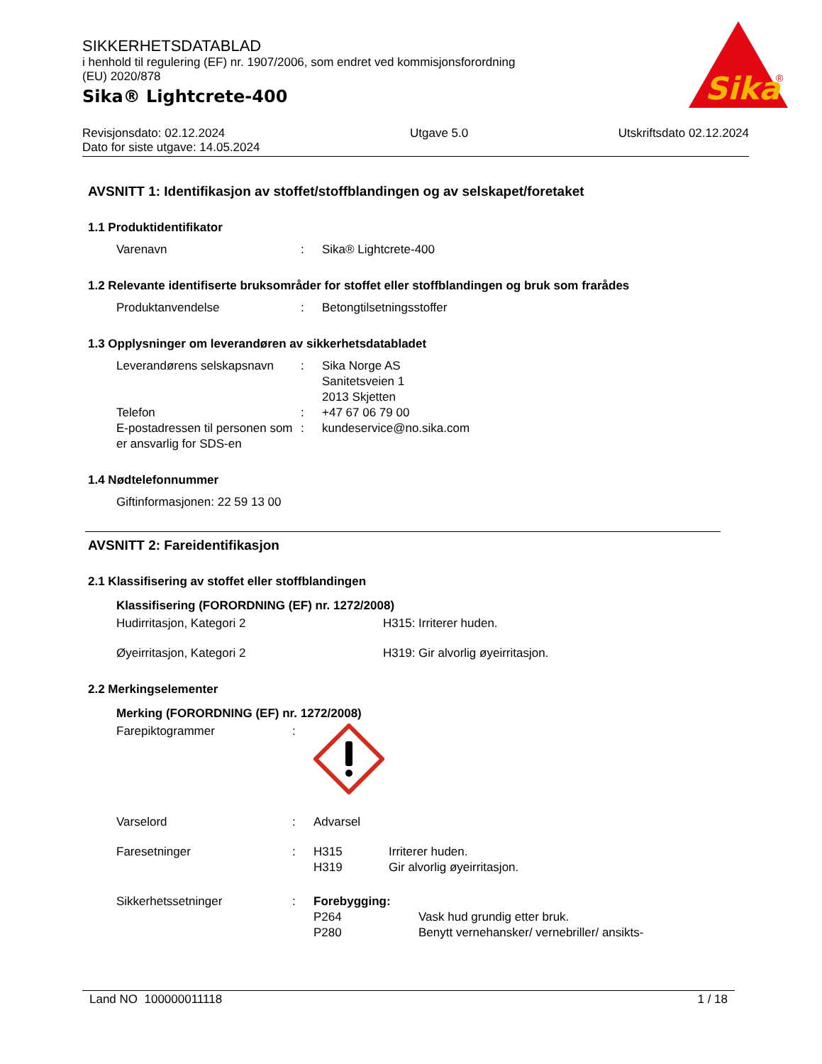SIKKERHETSDATABLAD
i henhold til regulering (EF) nr. 1907/2006, som endret ved kommisjonsforordning
(EU) 2020/878
Sika® Lightcrete-400
Sika
®
Revisjonsdato: 02.12.2024
Dato for siste utgave: 14.05.2024
Utgave 5.0 Utskriftsdato 02.12.2024
AVSNITT 1: Identifikasjon av stoffet/stoffblandingen og av selskapet/foretaket
1.1 Produktidentifikator
Varenavn : Sika® Lightcrete-400
1.2 Relevante identifiserte bruksområder for stoffet eller stoffblandingen og bruk som frarådes
Produktanvendelse : Betongtilsetningsstoffer
1.3 Opplysninger om leverandøren av sikkerhetsdatabladet
Leverandørens selskapsnavn
: Sika Norge AS
Sanitetsveien 1
2013 Skjetten
Telefon : +47 67 06 79 00
E-postadressen til personen som er ansvarlig for SDS-en
: kundeservice@no.sika.com
1.4 Nødtelefonnummer
Giftinformasjonen: 22 59 13 00
AVSNITT 2: Fareidentifikasjon
2.1 Klassifisering av stoffet eller stoffblandingen
Klassifisering (FORORDNING (EF) nr. 1272/2008)
Hudirritasjon, Kategori 2 H315: Irriterer huden.
Øyeirritasjon, Kategori 2 H319: Gir alvorlig øyeirritasjon.
2.2 Merkingselementer
Merking (FORORDNING (EF) nr. 1272/2008)
Farepiktogrammer :
Varselord : Advarsel
Faresetninger : H315
H319
Irriterer huden.
Gir alvorlig øyeirritasjon.
Sikkerhetssetninger : Forebygging:
P264
P280
Vask hud grundig etter bruk.
Benytt vernehansker/ vernebriller/ ansikts-
Land NO 100000011118 1 / 18